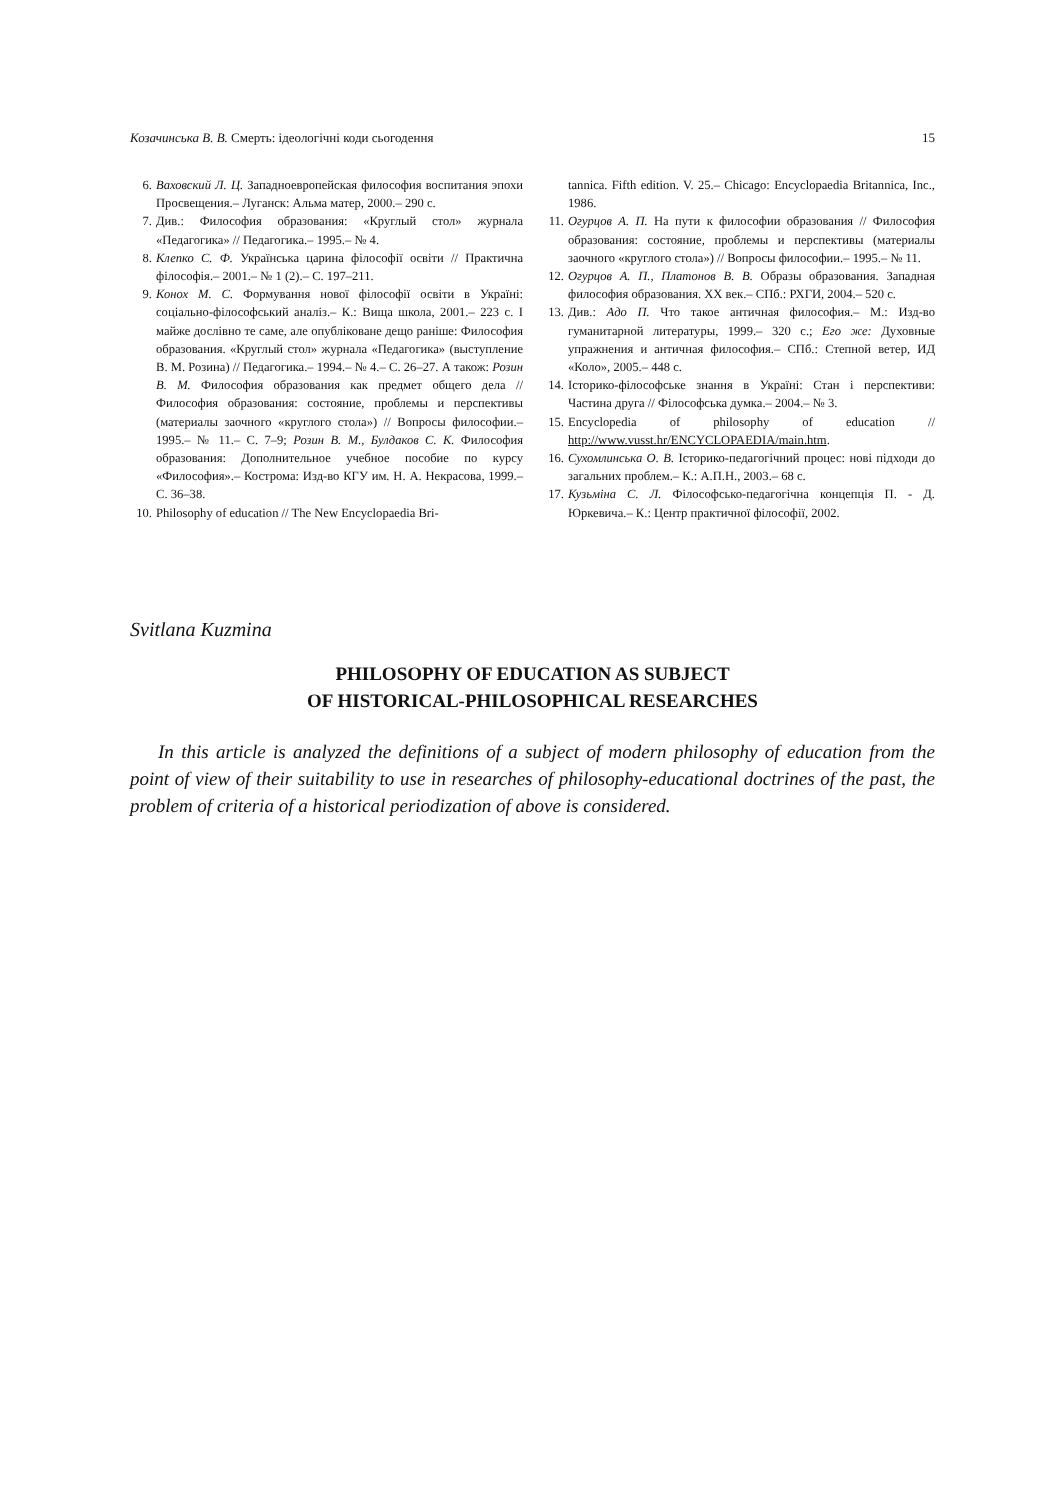Козачинська В. В. Смерть: ідеологічні коди сьогодення 15
6. Ваховский Л. Ц. Западноевропейская философия воспитания эпохи Просвещения.– Луганск: Альма матер, 2000.– 290 с.
7. Див.: Философия образования: «Круглый стол» журнала «Педагогика» // Педагогика.– 1995.– № 4.
8. Клепко С. Ф. Українська царина філософії освіти // Практична філософія.– 2001.– № 1 (2).– С. 197–211.
9. Конох М. С. Формування нової філософії освіти в Україні: соціально-філософський аналіз.– К.: Вища школа, 2001.– 223 с. І майже дослівно те саме, але опубліковане дещо раніше: Философия образования. «Круглый стол» журнала «Педагогика» (выступление В. М. Розина) // Педагогика.– 1994.– № 4.– С. 26–27. А також: Розин В. М. Философия образования как предмет общего дела // Философия образования: состояние, проблемы и перспективы (материалы заочного «круглого стола») // Вопросы философии.– 1995.– № 11.– С. 7–9; Розин В. М., Булдаков С. К. Философия образования: Дополнительное учебное пособие по курсу «Философия».– Кострома: Изд-во КГУ им. Н. А. Некрасова, 1999.– С. 36–38.
10. Philosophy of education // The New Encyclopaedia Bri-
tannica. Fifth edition. V. 25.– Chicago: Encyclopaedia Britannica, Inc., 1986.
11. Огурцов А. П. На пути к философии образования // Философия образования: состояние, проблемы и перспективы (материалы заочного «круглого стола») // Вопросы философии.– 1995.– № 11.
12. Огурцов А. П., Платонов В. В. Образы образования. Западная философия образования. XX век.– СПб.: РХГИ, 2004.– 520 с.
13. Див.: Адо П. Что такое античная философия.– М.: Изд-во гуманитарной литературы, 1999.– 320 с.; Его же: Духовные упражнения и античная философия.– СПб.: Степной ветер, ИД «Коло», 2005.– 448 с.
14. Історико-філософське знання в Україні: Стан і перспективи: Частина друга // Філософська думка.– 2004.– № 3.
15. Encyclopedia of philosophy of education // http://www.vusst.hr/ENCYCLOPAEDIA/main.htm.
16. Сухомлинська О. В. Історико-педагогічний процес: нові підходи до загальних проблем.– К.: А.П.Н., 2003.– 68 с.
17. Кузьміна С. Л. Філософсько-педагогічна концепція П. - Д. Юркевича.– К.: Центр практичної філософії, 2002.
Svitlana Kuzmina
PHILOSOPHY OF EDUCATION AS SUBJECT
OF HISTORICAL-PHILOSOPHICAL RESEARCHES
In this article is analyzed the definitions of a subject of modern philosophy of education from the point of view of their suitability to use in researches of philosophy-educational doctrines of the past, the problem of criteria of a historical periodization of above is considered.